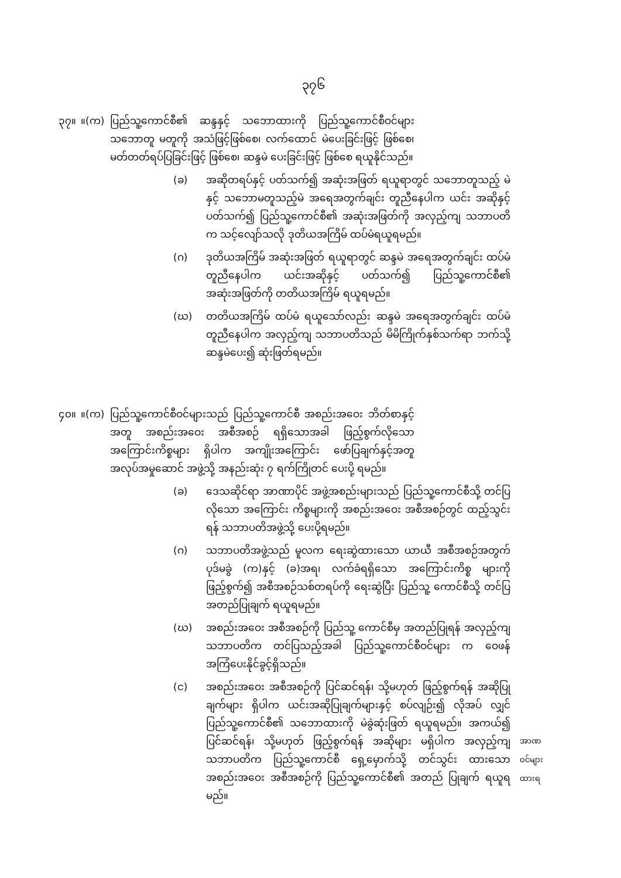၃၇၆
၃၇။ ။(က) ပြည်သူ့ကောင်စီ၏ ဆန္ဒနှင့် သဘောထားကို ပြည်သူ့ကောင်စီဝင်များ သဘောတူ မတူကို အသံဖြင့်ဖြစ်စေ၊ လက်ထောင် မဲပေးခြင်းဖြင့် ဖြစ်စေ၊ မတ်တတ်ရပ်ပြခြင်းဖြင့် ဖြစ်စေ၊ ဆန္ဒမဲ ပေးခြင်းဖြင့် ဖြစ်စေ ရယူနိုင်သည်။
(ခ) အဆိုတရပ်နှင့် ပတ်သက်၍ အဆုံးအဖြတ် ရယူရာတွင် သဘောတူသည့် မဲနှင့် သဘောမတူသည့်မဲ အရေအတွက်ချင်း တူညီနေပါက ယင်း အဆိုနှင့် ပတ်သက်၍ ပြည်သူ့ကောင်စီ၏ အဆုံးအဖြတ်ကို အလှည့်ကျ သဘာပတိက သင့်လျော်သလို ဒုတိယအကြိမ် ထပ်မံရယူရမည်။
(ဂ) ဒုတိယအကြိမ် အဆုံးအဖြတ် ရယူရာတွင် ဆန္ဒမဲ အရေအတွက်ချင်း ထပ်မံ တူညီနေပါက ယင်းအဆိုနှင့် ပတ်သက်၍ ပြည်သူ့ကောင်စီ၏ အဆုံးအဖြတ်ကို တတိယအကြိမ် ရယူရမည်။
(ဃ) တတိယအကြိမ် ထပ်မံ ရယူသော်လည်း ဆန္ဒမဲ အရေအတွက်ချင်း ထပ်မံ တူညီနေပါက အလှည့်ကျ သဘာပတိသည် မိမိကြိုက်နှစ်သက်ရာ ဘက်သို့ ဆန္ဒမဲပေး၍ ဆုံးဖြတ်ရမည်။
၄၀။ ။(က) ပြည်သူ့ကောင်စီဝင်များသည် ပြည်သူ့ကောင်စီ အစည်းအဝေး ဘိတ်စာနှင့်အတူ အစည်းအဝေး အစီအစဉ် ရရှိသောအခါ ဖြည့်စွက်လိုသော အကြောင်းကိစ္စများ ရှိပါက အကျိုးအကြောင်း ဖော်ပြချက်နှင့်အတူ အလုပ်အမှုဆောင် အဖွဲ့သို့ အနည်းဆုံး ၇ ရက်ကြိုတင် ပေးပို့ ရမည်။
(ခ) ဒေသဆိုင်ရာ အာဏာပိုင် အဖွဲ့အစည်းများသည် ပြည်သူ့ကောင်စီသို့ တင်ပြလိုသော အကြောင်း ကိစ္စများကို အစည်းအဝေး အစီအစဉ်တွင် ထည့်သွင်းရန် သဘာပတိအဖွဲ့သို့ ပေးပို့ရမည်။
(ဂ) သဘာပတိအဖွဲ့သည် မူလက ရေးဆွဲထားသော ယာယီ အစီအစဉ်အတွက် ပုဒ်မခွဲ (က)နှင့် (ခ)အရ၊ လက်ခံရရှိသော အကြောင်းကိစ္စ များကို ဖြည့်စွက်၍ အစီအစဉ်သစ်တရပ်ကို ရေးဆွဲပြီး ပြည်သူ့ ကောင်စီသို့ တင်ပြ အတည်ပြုချက် ရယူရမည်။
(ဃ) အစည်းအဝေး အစီအစဉ်ကို ပြည်သူ့ ကောင်စီမှ အတည်ပြုရန် အလှည့်ကျ သဘာပတိက တင်ပြသည့်အခါ ပြည်သူ့ကောင်စီဝင်များ က ဝေဖန် အကြံပေးနိုင်ခွင့်ရှိသည်။
(င) အစည်းအဝေး အစီအစဉ်ကို ပြင်ဆင်ရန်၊ သို့မဟုတ် ဖြည့်စွက်ရန် အဆိုပြုချက်များ ရှိပါက ယင်းအဆိုပြုချက်များနှင့် စပ်လျဉ်း၍ လိုအပ် လျှင် ပြည်သူ့ကောင်စီ၏ သဘောထားကို မဲခွဲဆုံးဖြတ် ရယူရမည်။ အကယ်၍ ပြင်ဆင်ရန်၊ သို့မဟုတ် ဖြည့်စွက်ရန် အဆိုများ မရှိပါက အလှည့်ကျ သဘာပတိက ပြည်သူ့ကောင်စီ ရှေ့မှောက်သို့ တင်သွင်း ထားသော အစည်းအဝေး အစီအစဉ်ကို ပြည်သူ့ကောင်စီ၏ အတည် ပြုချက် ရယူရမည်။
အာဏ
ဝင်များ
ထားရ